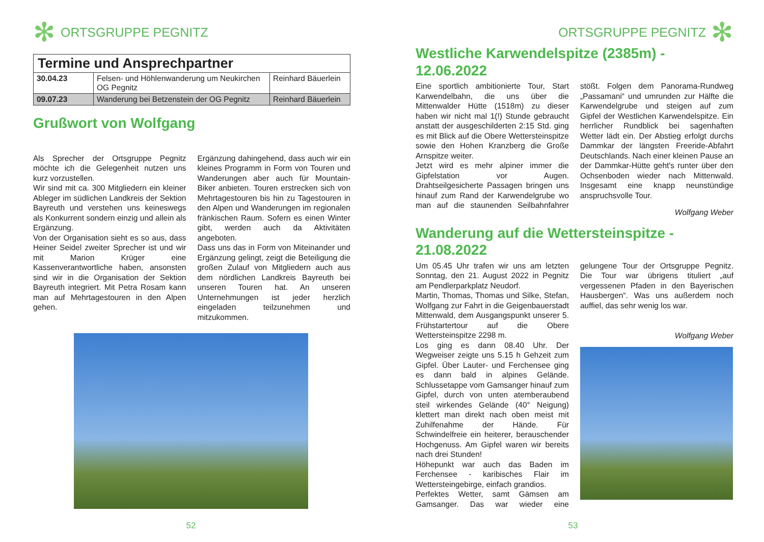✻ ORTSGRUPPE PEGNITZ
| Termine und Ansprechpartner | | |
| --- | --- | --- |
| 30.04.23 | Felsen- und Höhlenwanderung um Neukirchen OG Pegnitz | Reinhard Bäuerlein |
| 09.07.23 | Wanderung bei Betzenstein der OG Pegnitz | Reinhard Bäuerlein |
Grußwort von Wolfgang
Als Sprecher der Ortsgruppe Pegnitz möchte ich die Gelegenheit nutzen uns kurz vorzustellen.
Wir sind mit ca. 300 Mitgliedern ein kleiner Ableger im südlichen Landkreis der Sektion Bayreuth und verstehen uns keineswegs als Konkurrent sondern einzig und allein als Ergänzung.
Von der Organisation sieht es so aus, dass Heiner Seidel zweiter Sprecher ist und wir mit Marion Krüger eine Kassenverantwortliche haben, ansonsten sind wir in die Organisation der Sektion Bayreuth integriert. Mit Petra Rosam kann man auf Mehrtagestouren in den Alpen gehen.
Ergänzung dahingehend, dass auch wir ein kleines Programm in Form von Touren und Wanderungen aber auch für Mountain-Biker anbieten. Touren erstrecken sich von Mehrtagestouren bis hin zu Tagestouren in den Alpen und Wanderungen im regionalen fränkischen Raum. Sofern es einen Winter gibt, werden auch da Aktivitäten angeboten.
Dass uns das in Form von Miteinander und Ergänzung gelingt, zeigt die Beteiligung die großen Zulauf von Mitgliedern auch aus dem nördlichen Landkreis Bayreuth bei unseren Touren hat. An unseren Unternehmungen ist jeder herzlich eingeladen teilzunehmen und mitzukommen.
52
ORTSGRUPPE PEGNITZ ✻
Westliche Karwendelspitze (2385m) - 12.06.2022
Eine sportlich ambitionierte Tour, Start Karwendelbahn, die uns über die Mittenwalder Hütte (1518m) zu dieser haben wir nicht mal 1(!) Stunde gebraucht anstatt der ausgeschilderten 2:15 Std. ging es mit Blick auf die Obere Wettersteinspitze sowie den Hohen Kranzberg die Große Arnspitze weiter.
Jetzt wird es mehr alpiner immer die Gipfelstation vor Augen. Drahtseilgesicherte Passagen bringen uns hinauf zum Rand der Karwendelgrube wo man auf die staunenden Seilbahnfahrer stößt. Folgen dem Panorama-Rundweg „Passamani“ und umrunden zur Hälfte die Karwendelgrube und steigen auf zum Gipfel der Westlichen Karwendelspitze. Ein herrlicher Rundblick bei sagenhaften Wetter lädt ein. Der Abstieg erfolgt durchs Dammkar der längsten Freeride-Abfahrt Deutschlands. Nach einer kleinen Pause an der Dammkar-Hütte geht's runter über den Ochsenboden wieder nach Mittenwald. Insgesamt eine knapp neunstündige anspruchsvolle Tour.
Wolfgang Weber
Wanderung auf die Wettersteinspitze - 21.08.2022
Um 05.45 Uhr trafen wir uns am letzten Sonntag, den 21. August 2022 in Pegnitz am Pendlerparkplatz Neudorf.
Martin, Thomas, Thomas und Silke, Stefan, Wolfgang zur Fahrt in die Geigenbauerstadt Mittenwald, dem Ausgangspunkt unserer 5. Frühstartertour auf die Obere Wettersteinspitze 2298 m.
Los ging es dann 08.40 Uhr. Der Wegweiser zeigte uns 5.15 h Gehzeit zum Gipfel. Über Lauter- und Ferchensee ging es dann bald in alpines Gelände. Schlussetappe vom Gamsanger hinauf zum Gipfel, durch von unten atemberaubend steil wirkendes Gelände (40° Neigung) klettert man direkt nach oben meist mit Zuhilfenahme der Hände. Für Schwindelfreie ein heiterer, berauschender Hochgenuss. Am Gipfel waren wir bereits nach drei Stunden!
Höhepunkt war auch das Baden im Ferchensee - karibisches Flair im Wettersteingebirge, einfach grandios.
Perfektes Wetter, samt Gämsen am Gamsanger. Das war wieder eine gelungene Tour der Ortsgruppe Pegnitz. Die Tour war übrigens tituliert „auf vergessenen Pfaden in den Bayerischen Hausbergen“. Was uns außerdem noch auffiel, das sehr wenig los war.
Wolfgang Weber
53